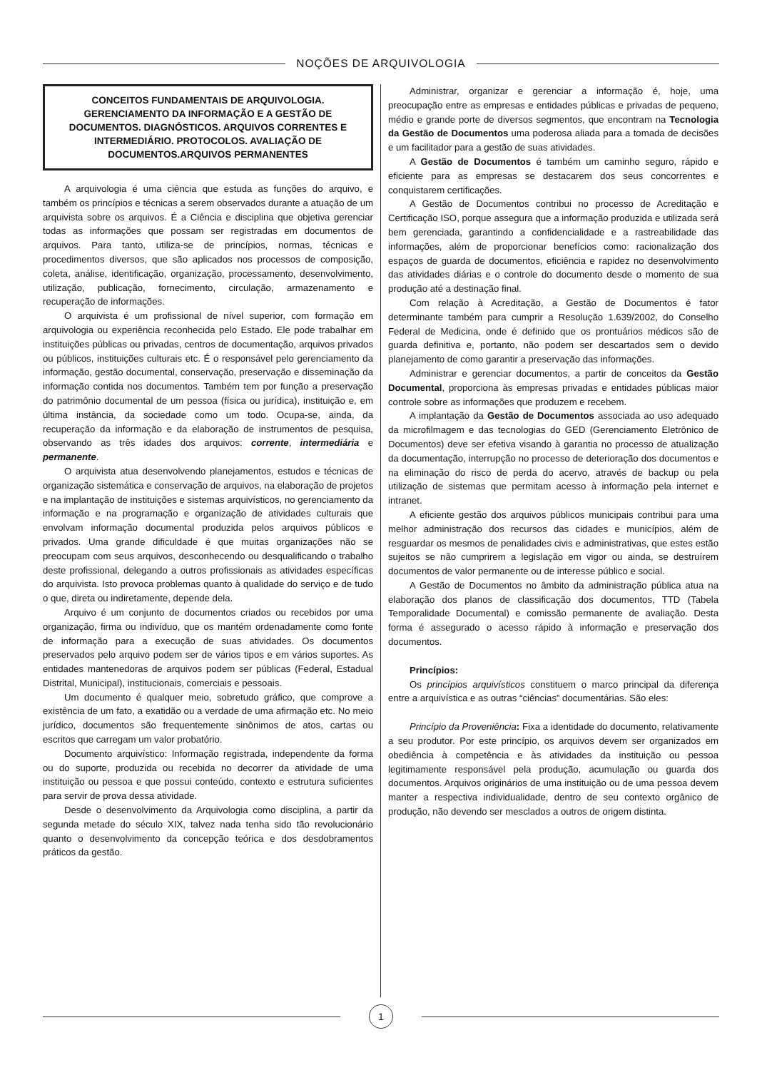NOÇÕES DE ARQUIVOLOGIA
CONCEITOS FUNDAMENTAIS DE ARQUIVOLOGIA. GERENCIAMENTO DA INFORMAÇÃO E A GESTÃO DE DOCUMENTOS. DIAGNÓSTICOS. ARQUIVOS CORRENTES E INTERMEDIÁRIO. PROTOCOLOS. AVALIAÇÃO DE DOCUMENTOS.ARQUIVOS PERMANENTES
A arquivologia é uma ciência que estuda as funções do arquivo, e também os princípios e técnicas a serem observados durante a atuação de um arquivista sobre os arquivos. É a Ciência e disciplina que objetiva gerenciar todas as informações que possam ser registradas em documentos de arquivos. Para tanto, utiliza-se de princípios, normas, técnicas e procedimentos diversos, que são aplicados nos processos de composição, coleta, análise, identificação, organização, processamento, desenvolvimento, utilização, publicação, fornecimento, circulação, armazenamento e recuperação de informações.
O arquivista é um profissional de nível superior, com formação em arquivologia ou experiência reconhecida pelo Estado. Ele pode trabalhar em instituições públicas ou privadas, centros de documentação, arquivos privados ou públicos, instituições culturais etc. É o responsável pelo gerenciamento da informação, gestão documental, conservação, preservação e disseminação da informação contida nos documentos. Também tem por função a preservação do patrimônio documental de um pessoa (física ou jurídica), instituição e, em última instância, da sociedade como um todo. Ocupa-se, ainda, da recuperação da informação e da elaboração de instrumentos de pesquisa, observando as três idades dos arquivos: corrente, intermediária e permanente.
O arquivista atua desenvolvendo planejamentos, estudos e técnicas de organização sistemática e conservação de arquivos, na elaboração de projetos e na implantação de instituições e sistemas arquivísticos, no gerenciamento da informação e na programação e organização de atividades culturais que envolvam informação documental produzida pelos arquivos públicos e privados. Uma grande dificuldade é que muitas organizações não se preocupam com seus arquivos, desconhecendo ou desqualificando o trabalho deste profissional, delegando a outros profissionais as atividades específicas do arquivista. Isto provoca problemas quanto à qualidade do serviço e de tudo o que, direta ou indiretamente, depende dela.
Arquivo é um conjunto de documentos criados ou recebidos por uma organização, firma ou indivíduo, que os mantém ordenadamente como fonte de informação para a execução de suas atividades. Os documentos preservados pelo arquivo podem ser de vários tipos e em vários suportes. As entidades mantenedoras de arquivos podem ser públicas (Federal, Estadual Distrital, Municipal), institucionais, comerciais e pessoais.
Um documento é qualquer meio, sobretudo gráfico, que comprove a existência de um fato, a exatidão ou a verdade de uma afirmação etc. No meio jurídico, documentos são frequentemente sinônimos de atos, cartas ou escritos que carregam um valor probatório.
Documento arquivístico: Informação registrada, independente da forma ou do suporte, produzida ou recebida no decorrer da atividade de uma instituição ou pessoa e que possui conteúdo, contexto e estrutura suficientes para servir de prova dessa atividade.
Desde o desenvolvimento da Arquivologia como disciplina, a partir da segunda metade do século XIX, talvez nada tenha sido tão revolucionário quanto o desenvolvimento da concepção teórica e dos desdobramentos práticos da gestão.
Administrar, organizar e gerenciar a informação é, hoje, uma preocupação entre as empresas e entidades públicas e privadas de pequeno, médio e grande porte de diversos segmentos, que encontram na Tecnologia da Gestão de Documentos uma poderosa aliada para a tomada de decisões e um facilitador para a gestão de suas atividades.
A Gestão de Documentos é também um caminho seguro, rápido e eficiente para as empresas se destacarem dos seus concorrentes e conquistarem certificações.
A Gestão de Documentos contribui no processo de Acreditação e Certificação ISO, porque assegura que a informação produzida e utilizada será bem gerenciada, garantindo a confidencialidade e a rastreabilidade das informações, além de proporcionar benefícios como: racionalização dos espaços de guarda de documentos, eficiência e rapidez no desenvolvimento das atividades diárias e o controle do documento desde o momento de sua produção até a destinação final.
Com relação à Acreditação, a Gestão de Documentos é fator determinante também para cumprir a Resolução 1.639/2002, do Conselho Federal de Medicina, onde é definido que os prontuários médicos são de guarda definitiva e, portanto, não podem ser descartados sem o devido planejamento de como garantir a preservação das informações.
Administrar e gerenciar documentos, a partir de conceitos da Gestão Documental, proporciona às empresas privadas e entidades públicas maior controle sobre as informações que produzem e recebem.
A implantação da Gestão de Documentos associada ao uso adequado da microfilmagem e das tecnologias do GED (Gerenciamento Eletrônico de Documentos) deve ser efetiva visando à garantia no processo de atualização da documentação, interrupção no processo de deterioração dos documentos e na eliminação do risco de perda do acervo, através de backup ou pela utilização de sistemas que permitam acesso à informação pela internet e intranet.
A eficiente gestão dos arquivos públicos municipais contribui para uma melhor administração dos recursos das cidades e municípios, além de resguardar os mesmos de penalidades civis e administrativas, que estes estão sujeitos se não cumprirem a legislação em vigor ou ainda, se destruírem documentos de valor permanente ou de interesse público e social.
A Gestão de Documentos no âmbito da administração pública atua na elaboração dos planos de classificação dos documentos, TTD (Tabela Temporalidade Documental) e comissão permanente de avaliação. Desta forma é assegurado o acesso rápido à informação e preservação dos documentos.
Princípios:
Os princípios arquivísticos constituem o marco principal da diferença entre a arquivística e as outras “ciências” documentárias. São eles:
Princípio da Proveniência: Fixa a identidade do documento, relativamente a seu produtor. Por este princípio, os arquivos devem ser organizados em obediência à competência e às atividades da instituição ou pessoa legitimamente responsável pela produção, acumulação ou guarda dos documentos. Arquivos originários de uma instituição ou de uma pessoa devem manter a respectiva individualidade, dentro de seu contexto orgânico de produção, não devendo ser mesclados a outros de origem distinta.
1